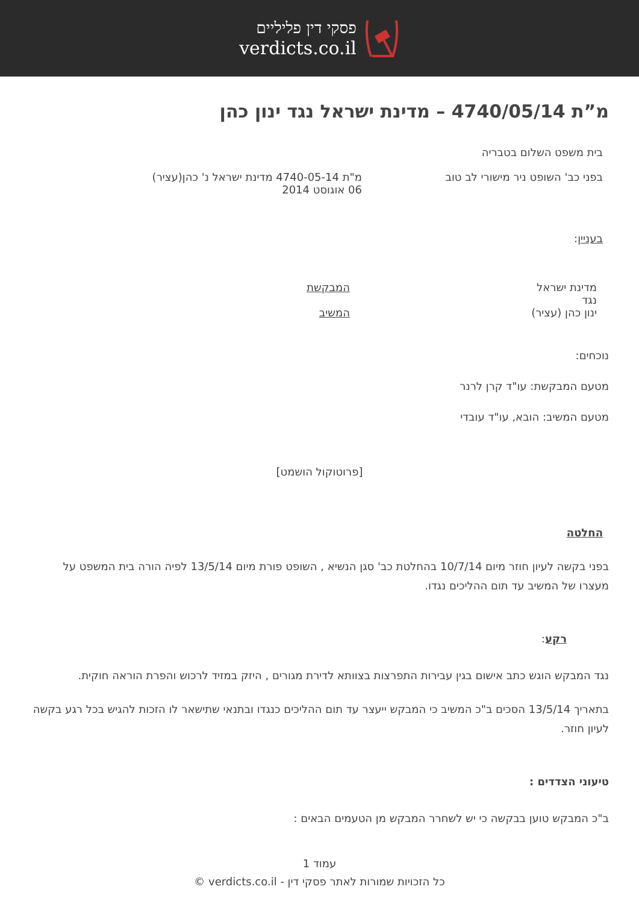פסקי דין פליליים
verdicts.co.il
מ”ת 4740/05/14 – מדינת ישראל נגד ינון כהן
בית משפט השלום בטבריה
בפני כב' השופט ניר מישורי לב טוב מ"ת 4740-05-14 מדינת ישראל נ' כהן(עציר)
06 אוגוסט 2014
בעניין:
מדינת ישראל
נגד
ינון כהן (עציר)
המבקשת
המשיב
נוכחים:
מטעם המבקשת: עו"ד קרן לרנר
מטעם המשיב: הובא, עו"ד עובדי
[פרוטוקול הושמט]
החלטה
בפני בקשה לעיון חוזר מיום 10/7/14 בהחלטת כב' סגן הנשיא , השופט פורת מיום 13/5/14 לפיה הורה בית המשפט על מעצרו של המשיב עד תום ההליכים נגדו.
רקע:
נגד המבקש הוגש כתב אישום בגין עבירות התפרצות בצוותא לדירת מגורים , היזק במזיד לרכוש והפרת הוראה חוקית.
בתאריך 13/5/14 הסכים ב"כ המשיב כי המבקש ייעצר עד תום ההליכים כנגדו ובתנאי שתישאר לו הזכות להגיש בכל רגע בקשה לעיון חוזר.
טיעוני הצדדים :
ב"כ המבקש טוען בבקשה כי יש לשחרר המבקש מן הטעמים הבאים :
עמוד 1
כל הזכויות שמורות לאתר פסקי דין - verdicts.co.il ©